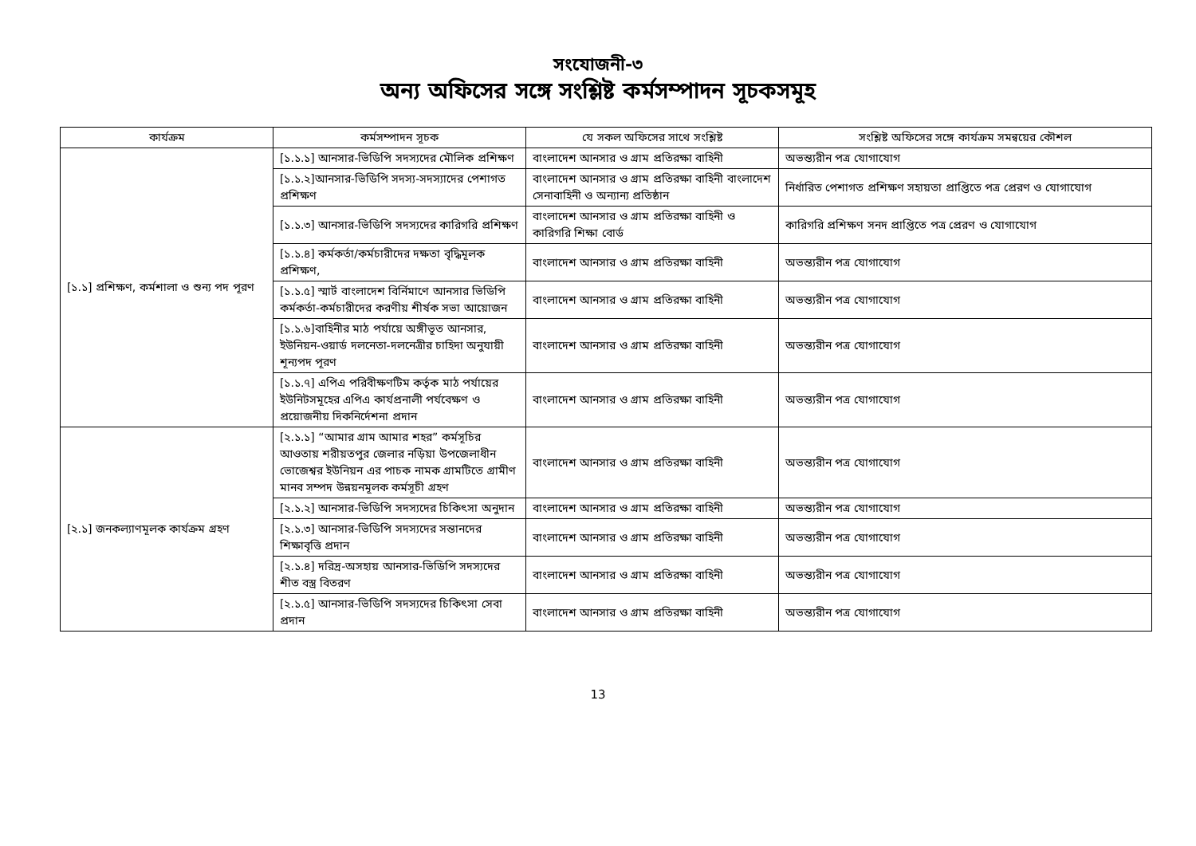সংযোজনী-৩
অন্য অফিসের সঙ্গে সংশ্লিষ্ট কর্মসম্পাদন সূচকসমূহ
| কার্যক্রম | কর্মসম্পাদন সূচক | যে সকল অফিসের সাথে সংশ্লিষ্ট | সংশ্লিষ্ট অফিসের সঙ্গে কার্যক্রম সমন্বয়ের কৌশল |
| --- | --- | --- | --- |
| [১.১] প্রশিক্ষণ, কর্মশালা ও শুন্য পদ পূরণ | [১.১.১] আনসার-ভিডিপি সদস্যদের মৌলিক প্রশিক্ষণ | বাংলাদেশ আনসার ও গ্রাম প্রতিরক্ষা বাহিনী | অভন্ত্যরীন পত্র যোগাযোগ |
| | [১.১.২]আনসার-ভিডিপি সদস্য-সদস্যাদের পেশাগত প্রশিক্ষণ | বাংলাদেশ আনসার ও গ্রাম প্রতিরক্ষা বাহিনী বাংলাদেশ সেনাবাহিনী ও অন্যান্য প্রতিষ্ঠান | নির্ধারিত পেশাগত প্রশিক্ষণ সহায়তা প্রাপ্তিতে পত্র প্রেরণ ও যোগাযোগ |
| | [১.১.৩] আনসার-ভিডিপি সদস্যদের কারিগরি প্রশিক্ষণ | বাংলাদেশ আনসার ও গ্রাম প্রতিরক্ষা বাহিনী ও কারিগরি শিক্ষা বোর্ড | কারিগরি প্রশিক্ষণ সনদ প্রাপ্তিতে পত্র প্রেরণ ও যোগাযোগ |
| | [১.১.৪] কর্মকর্তা/কর্মচারীদের দক্ষতা বৃদ্ধিমূলক প্রশিক্ষণ, | বাংলাদেশ আনসার ও গ্রাম প্রতিরক্ষা বাহিনী | অভন্ত্যরীন পত্র যোগাযোগ |
| | [১.১.৫] স্মার্ট বাংলাদেশ বির্নিমাণে আনসার ভিডিপি কর্মকর্তা-কর্মচারীদের করণীয় শীর্ষক সভা আয়োজন | বাংলাদেশ আনসার ও গ্রাম প্রতিরক্ষা বাহিনী | অভন্ত্যরীন পত্র যোগাযোগ |
| | [১.১.৬]বাহিনীর মাঠ পর্যায়ে অঙ্গীভূত আনসার, ইউনিয়ন-ওয়ার্ড দলনেতা-দলনেত্রীর চাহিদা অনুযায়ী শূন্যপদ পূরণ | বাংলাদেশ আনসার ও গ্রাম প্রতিরক্ষা বাহিনী | অভন্ত্যরীন পত্র যোগাযোগ |
| | [১.১.৭] এপিএ পরিবীক্ষণটিম কর্তৃক মাঠ পর্যায়ের ইউনিটসমূহের এপিএ কার্যপ্রনালী পর্যবেক্ষণ ও প্রয়োজনীয় দিকনির্দেশনা প্রদান | বাংলাদেশ আনসার ও গ্রাম প্রতিরক্ষা বাহিনী | অভন্ত্যরীন পত্র যোগাযোগ |
| [২.১] জনকল্যাণমূলক কার্যক্রম গ্রহণ | [২.১.১] “আমার গ্রাম আমার শহর” কর্মসূচির আওতায় শরীয়তপুর জেলার নড়িয়া উপজেলাধীন ভোজেশ্বর ইউনিয়ন এর পাচক নামক গ্রামটিতে গ্রামীণ মানব সম্পদ উন্নয়নমূলক কর্মসূচী গ্রহণ | বাংলাদেশ আনসার ও গ্রাম প্রতিরক্ষা বাহিনী | অভন্ত্যরীন পত্র যোগাযোগ |
| | [২.১.২] আনসার-ভিডিপি সদস্যদের চিকিৎসা অনুদান | বাংলাদেশ আনসার ও গ্রাম প্রতিরক্ষা বাহিনী | অভন্ত্যরীন পত্র যোগাযোগ |
| | [২.১.৩] আনসার-ভিডিপি সদস্যদের সন্তানদের শিক্ষাবৃত্তি প্রদান | বাংলাদেশ আনসার ও গ্রাম প্রতিরক্ষা বাহিনী | অভন্ত্যরীন পত্র যোগাযোগ |
| | [২.১.৪] দরিদ্র-অসহায় আনসার-ভিডিপি সদস্যদের শীত বস্ত্র বিতরণ | বাংলাদেশ আনসার ও গ্রাম প্রতিরক্ষা বাহিনী | অভন্ত্যরীন পত্র যোগাযোগ |
| | [২.১.৫] আনসার-ভিডিপি সদস্যদের চিকিৎসা সেবা প্রদান | বাংলাদেশ আনসার ও গ্রাম প্রতিরক্ষা বাহিনী | অভন্ত্যরীন পত্র যোগাযোগ |
13